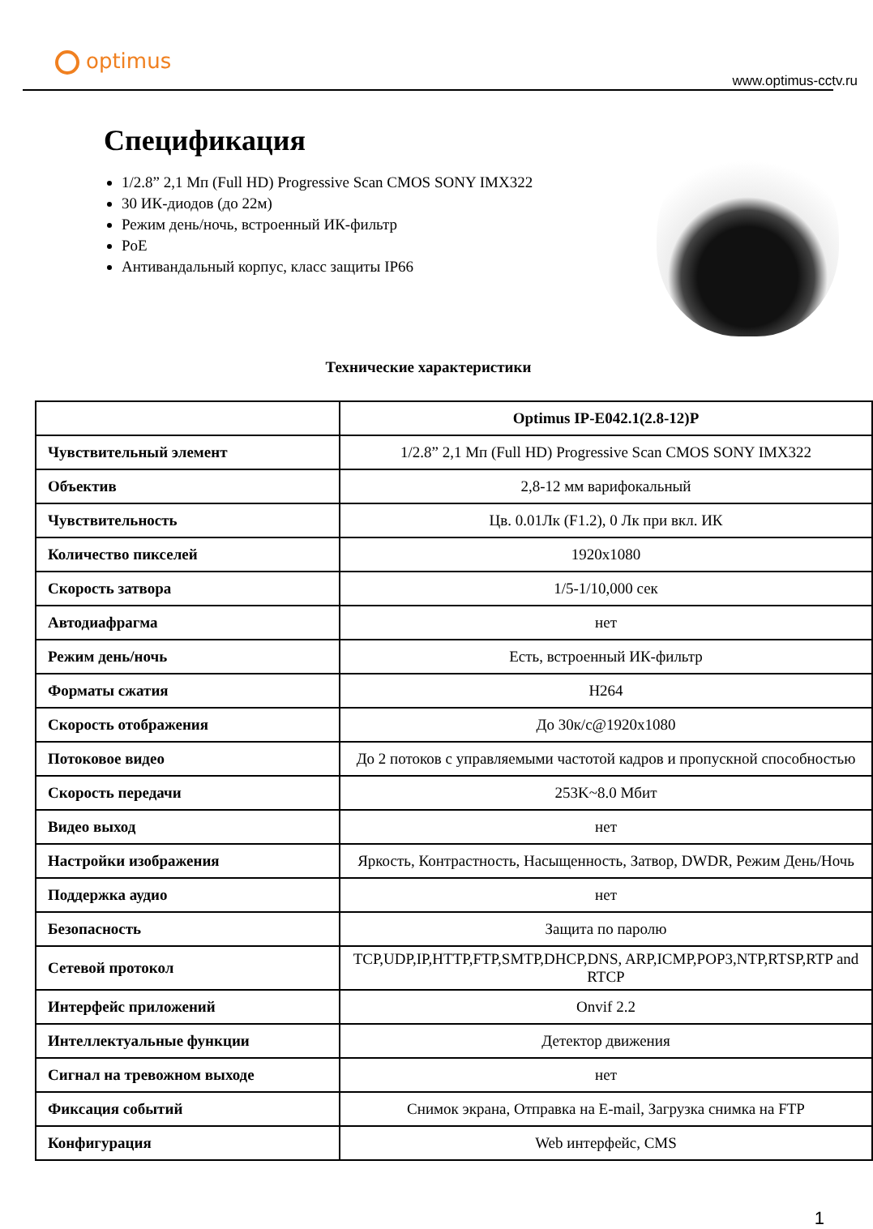optimus
www.optimus-cctv.ru
Спецификация
1/2.8” 2,1 Мп (Full HD) Progressive Scan CMOS SONY IMX322
30 ИК-диодов (до 22м)
Режим день/ночь, встроенный ИК-фильтр
PoE
Антивандальный корпус, класс защиты IP66
Технические характеристики
| | Optimus IP-E042.1(2.8-12)P |
| --- | --- |
| Чувствительный элемент | 1/2.8” 2,1 Мп (Full HD) Progressive Scan CMOS SONY IMX322 |
| Объектив | 2,8-12 мм варифокальный |
| Чувствительность | Цв. 0.01Лк (F1.2), 0 Лк при вкл. ИК |
| Количество пикселей | 1920x1080 |
| Скорость затвора | 1/5-1/10,000 сек |
| Автодиафрагма | нет |
| Режим день/ночь | Есть, встроенный ИК-фильтр |
| Форматы сжатия | H264 |
| Скорость отображения | До 30к/с@1920x1080 |
| Потоковое видео | До 2 потоков с управляемыми частотой кадров и пропускной способностью |
| Скорость передачи | 253K~8.0 Мбит |
| Видео выход | нет |
| Настройки изображения | Яркость, Контрастность, Насыщенность, Затвор, DWDR, Режим День/Ночь |
| Поддержка аудио | нет |
| Безопасность | Защита по паролю |
| Сетевой протокол | TCP,UDP,IP,HTTP,FTP,SMTP,DHCP,DNS, ARP,ICMP,POP3,NTP,RTSP,RTP and RTCP |
| Интерфейс приложений | Onvif 2.2 |
| Интеллектуальные функции | Детектор движения |
| Сигнал на тревожном выходе | нет |
| Фиксация событий | Снимок экрана, Отправка на E-mail, Загрузка снимка на FTP |
| Конфигурация | Web интерфейс, CMS |
1